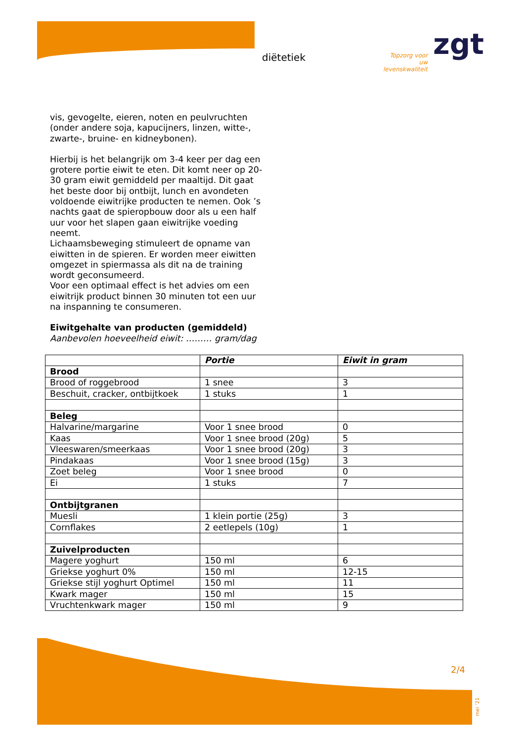diëtetiek
Topzorg voor uw levenskwaliteit
zgt
vis, gevogelte, eieren, noten en peulvruchten (onder andere soja, kapucijners, linzen, witte-, zwarte-, bruine- en kidneybonen).
Hierbij is het belangrijk om 3-4 keer per dag een grotere portie eiwit te eten. Dit komt neer op 20-30 gram eiwit gemiddeld per maaltijd. Dit gaat het beste door bij ontbijt, lunch en avondeten voldoende eiwitrijke producten te nemen. Ook ’s nachts gaat de spieropbouw door als u een half uur voor het slapen gaan eiwitrijke voeding neemt.
Lichaamsbeweging stimuleert de opname van eiwitten in de spieren. Er worden meer eiwitten omgezet in spiermassa als dit na de training wordt geconsumeerd.
Voor een optimaal effect is het advies om een eiwitrijk product binnen 30 minuten tot een uur na inspanning te consumeren.
Eiwitgehalte van producten (gemiddeld)
Aanbevolen hoeveelheid eiwit: ……… gram/dag
| | Portie | Eiwit in gram |
| --- | --- | --- |
| Brood | | |
| Brood of roggebrood | 1 snee | 3 |
| Beschuit, cracker, ontbijtkoek | 1 stuks | 1 |
| Beleg | | |
| Halvarine/margarine | Voor 1 snee brood | 0 |
| Kaas | Voor 1 snee brood (20g) | 5 |
| Vleeswaren/smeerkaas | Voor 1 snee brood (20g) | 3 |
| Pindakaas | Voor 1 snee brood (15g) | 3 |
| Zoet beleg | Voor 1 snee brood | 0 |
| Ei | 1 stuks | 7 |
| Ontbijtgranen | | |
| Muesli | 1 klein portie (25g) | 3 |
| Cornflakes | 2 eetlepels (10g) | 1 |
| Zuivelproducten | | |
| Magere yoghurt | 150 ml | 6 |
| Griekse yoghurt 0% | 150 ml | 12-15 |
| Griekse stijl yoghurt Optimel | 150 ml | 11 |
| Kwark mager | 150 ml | 15 |
| Vruchtenkwark mager | 150 ml | 9 |
2/4
mei ’21